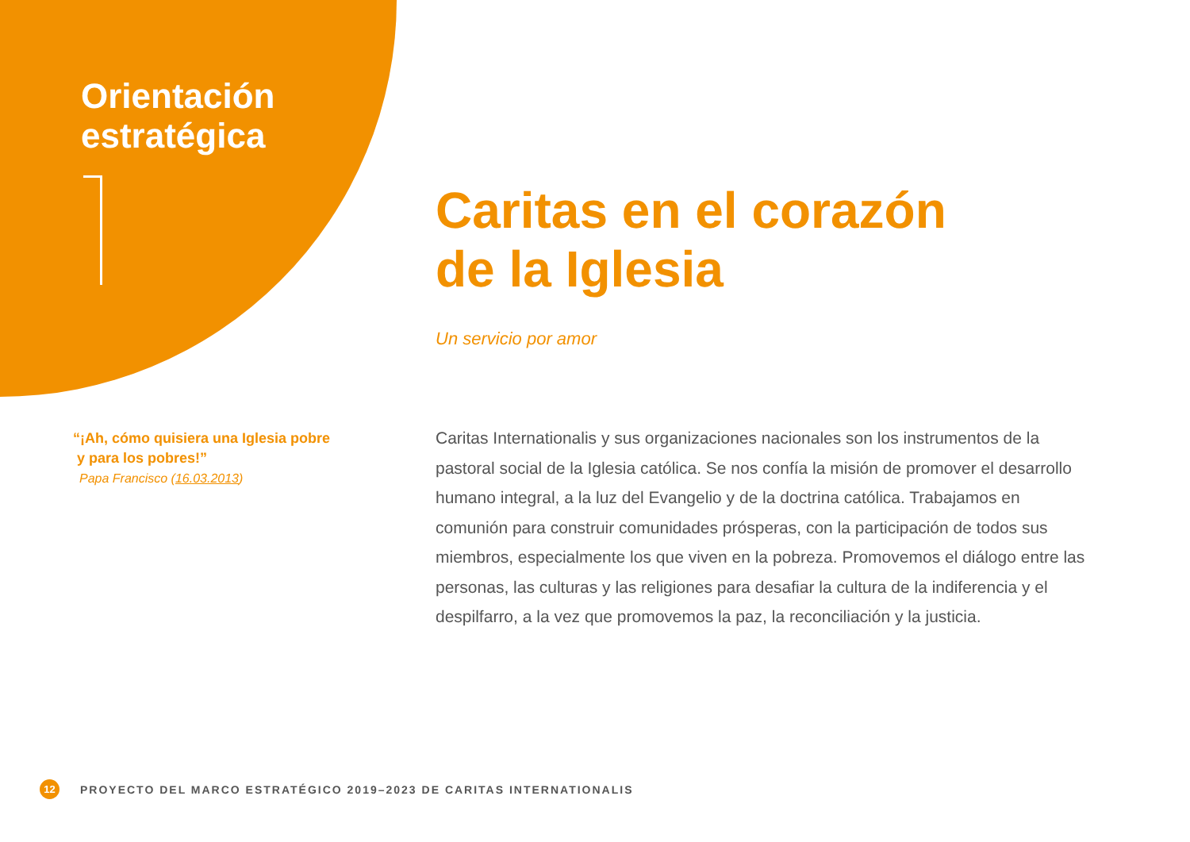Orientación estratégica
Caritas en el corazón
de la Iglesia
Un servicio por amor
“¡Ah, cómo quisiera una Iglesia pobre
y para los pobres!”
Papa Francisco (16.03.2013)
Caritas Internationalis y sus organizaciones nacionales son los instrumentos de la pastoral social de la Iglesia católica. Se nos confía la misión de promover el desarrollo humano integral, a la luz del Evangelio y de la doctrina católica. Trabajamos en comunión para construir comunidades prósperas, con la participación de todos sus miembros, especialmente los que viven en la pobreza. Promovemos el diálogo entre las personas, las culturas y las religiones para desafiar la cultura de la indiferencia y el despilfarro, a la vez que promovemos la paz, la reconciliación y la justicia.
12 PROYECTO DEL MARCO ESTRATÉGICO 2019–2023 DE CARITAS INTERNATIONALIS